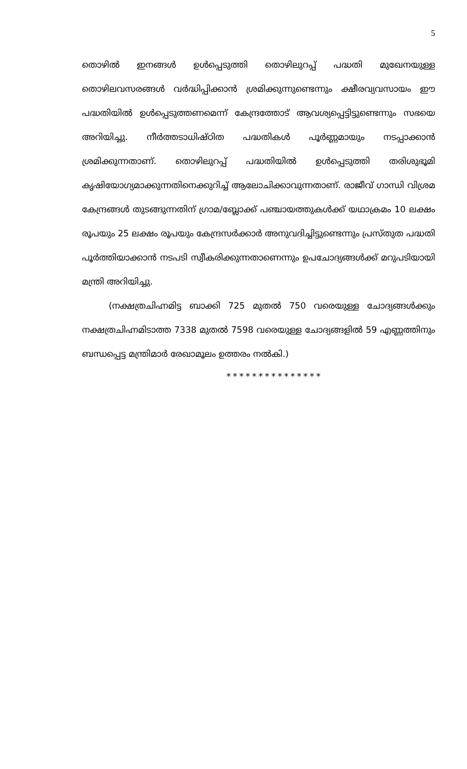5
തൊഴിൽ ഇനങ്ങൾ ഉൾപ്പെടുത്തി തൊഴിലുറപ്പ് പദ്ധതി മുഖേനയുള്ള തൊഴിലവസരങ്ങൾ വർദ്ധിപ്പിക്കാൻ ശ്രമിക്കുന്നുണ്ടെന്നും ക്ഷീരവ്യവസായം ഈ പദ്ധതിയിൽ ഉൾപ്പെടുത്തണമെന്ന് കേന്ദ്രത്തോട് ആവശ്യപ്പെട്ടിട്ടുണ്ടെന്നും സഭയെ അറിയിച്ചു. നീർത്തടാധിഷ്ഠിത പദ്ധതികൾ പൂർണ്ണമായും നടപ്പാക്കാൻ ശ്രമിക്കുന്നതാണ്. തൊഴിലുറപ്പ് പദ്ധതിയിൽ ഉൾപ്പെടുത്തി തരിശുഭൂമി കൃഷിയോഗ്യമാക്കുന്നതിനെക്കുറിച്ച് ആലോചിക്കാവുന്നതാണ്. രാജീവ് ഗാന്ധി വിശ്രമ കേന്ദ്രങ്ങൾ തുടങ്ങുന്നതിന് ഗ്രാമ/ബ്ലോക്ക് പഞ്ചായത്തുകൾക്ക് യഥാക്രമം 10 ലക്ഷം രൂപയും 25 ലക്ഷം രൂപയും കേന്ദ്രസർക്കാർ അനുവദിച്ചിട്ടുണ്ടെന്നും പ്രസ്തുത പദ്ധതി പൂർത്തിയാക്കാൻ നടപടി സ്വീകരിക്കുന്നതാണെന്നും ഉപചോദ്യങ്ങൾക്ക് മറുപടിയായി മന്ത്രി അറിയിച്ചു.
(നക്ഷത്രചിഹ്നമിട്ട ബാക്കി 725 മുതൽ 750 വരെയുള്ള ചോദ്യങ്ങൾക്കും നക്ഷത്രചിഹ്നമിടാത്ത 7338 മുതൽ 7598 വരെയുള്ള ചോദ്യങ്ങളിൽ 59 എണ്ണത്തിനും ബന്ധപ്പെട്ട മന്ത്രിമാർ രേഖാമൂലം ഉത്തരം നൽകി.)
***************